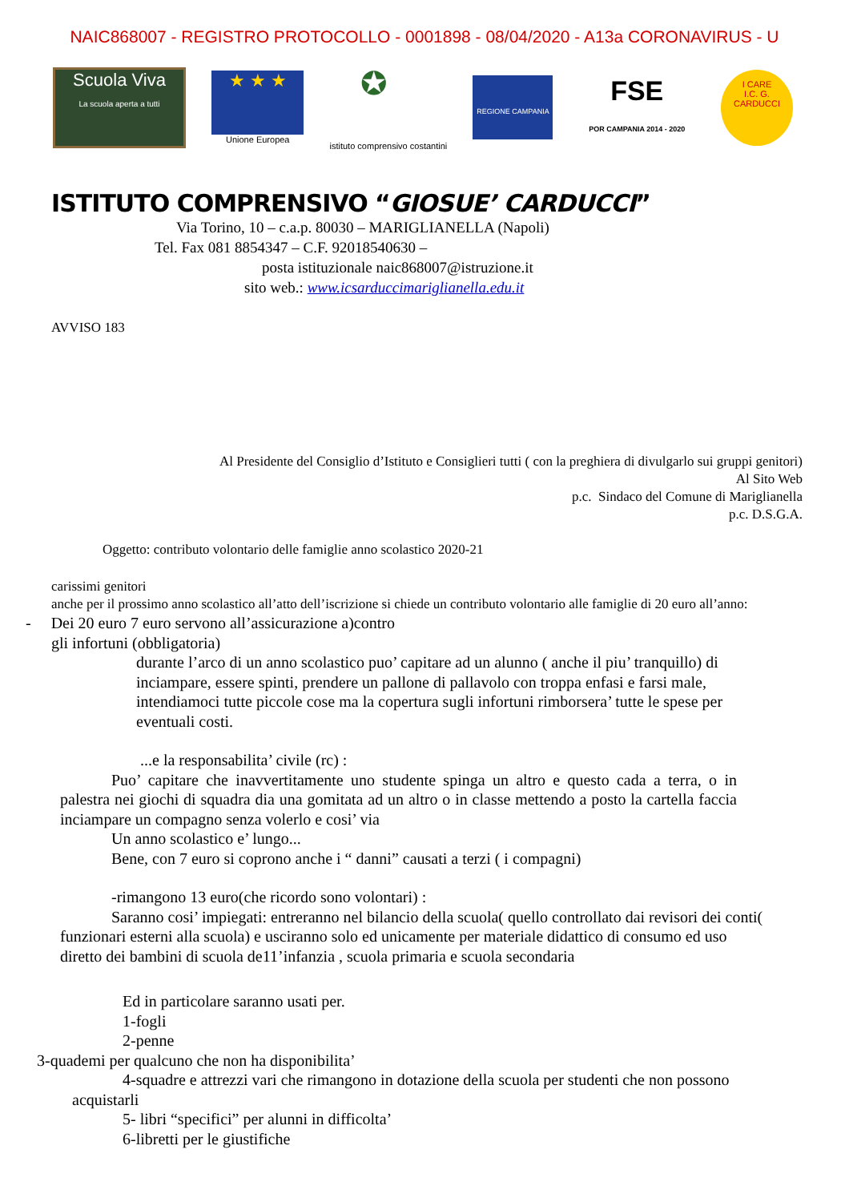NAIC868007 - REGISTRO PROTOCOLLO - 0001898 - 08/04/2020 - A13a CORONAVIRUS - U
Scuola Viva
La scuola aperta a tutti
★ ★ ★
Unione Europea
✪
istituto comprensivo costantini
REGIONE CAMPANIA
FSE
POR CAMPANIA 2014 - 2020
I CARE
I.C. G. CARDUCCI
ISTITUTO COMPRENSIVO “GIOSUE’ CARDUCCI”
Via Torino, 10 – c.a.p. 80030 – MARIGLIANELLA (Napoli)
Tel. Fax 081 8854347 – C.F. 92018540630 –
posta istituzionale naic868007@istruzione.it
sito web.: www.icsarduccimariglianella.edu.it
AVVISO 183
Al Presidente del Consiglio d’Istituto e Consiglieri tutti ( con la preghiera di divulgarlo sui gruppi genitori)
Al Sito Web
p.c. Sindaco del Comune di Mariglianella
p.c. D.S.G.A.
Oggetto: contributo volontario delle famiglie anno scolastico 2020-21
carissimi genitori
anche per il prossimo anno scolastico all’atto dell’iscrizione si chiede un contributo volontario alle famiglie di 20 euro all’anno:
- Dei 20 euro 7 euro servono all’assicurazione a)contro
gli infortuni (obbligatoria)
durante l’arco di un anno scolastico puo’ capitare ad un alunno ( anche il piu’ tranquillo) di inciampare, essere spinti, prendere un pallone di pallavolo con troppa enfasi e farsi male, intendiamoci tutte piccole cose ma la copertura sugli infortuni rimborsera’ tutte le spese per eventuali costi.
...e la responsabilita’ civile (rc) :
Puo’ capitare che inavvertitamente uno studente spinga un altro e questo cada a terra, o in palestra nei giochi di squadra dia una gomitata ad un altro o in classe mettendo a posto la cartella faccia inciampare un compagno senza volerlo e cosi’ via
Un anno scolastico e’ lungo...
Bene, con 7 euro si coprono anche i “ danni” causati a terzi ( i compagni)
-rimangono 13 euro(che ricordo sono volontari) :
Saranno cosi’ impiegati: entreranno nel bilancio della scuola( quello controllato dai revisori dei conti( funzionari esterni alla scuola) e usciranno solo ed unicamente per materiale didattico di consumo ed uso diretto dei bambini di scuola de11’infanzia , scuola primaria e scuola secondaria
Ed in particolare saranno usati per.
1-fogli
2-penne
3-quademi per qualcuno che non ha disponibilita’
4-squadre e attrezzi vari che rimangono in dotazione della scuola per studenti che non possono acquistarli
5- libri “specifici” per alunni in difficolta’
6-libretti per le giustifiche